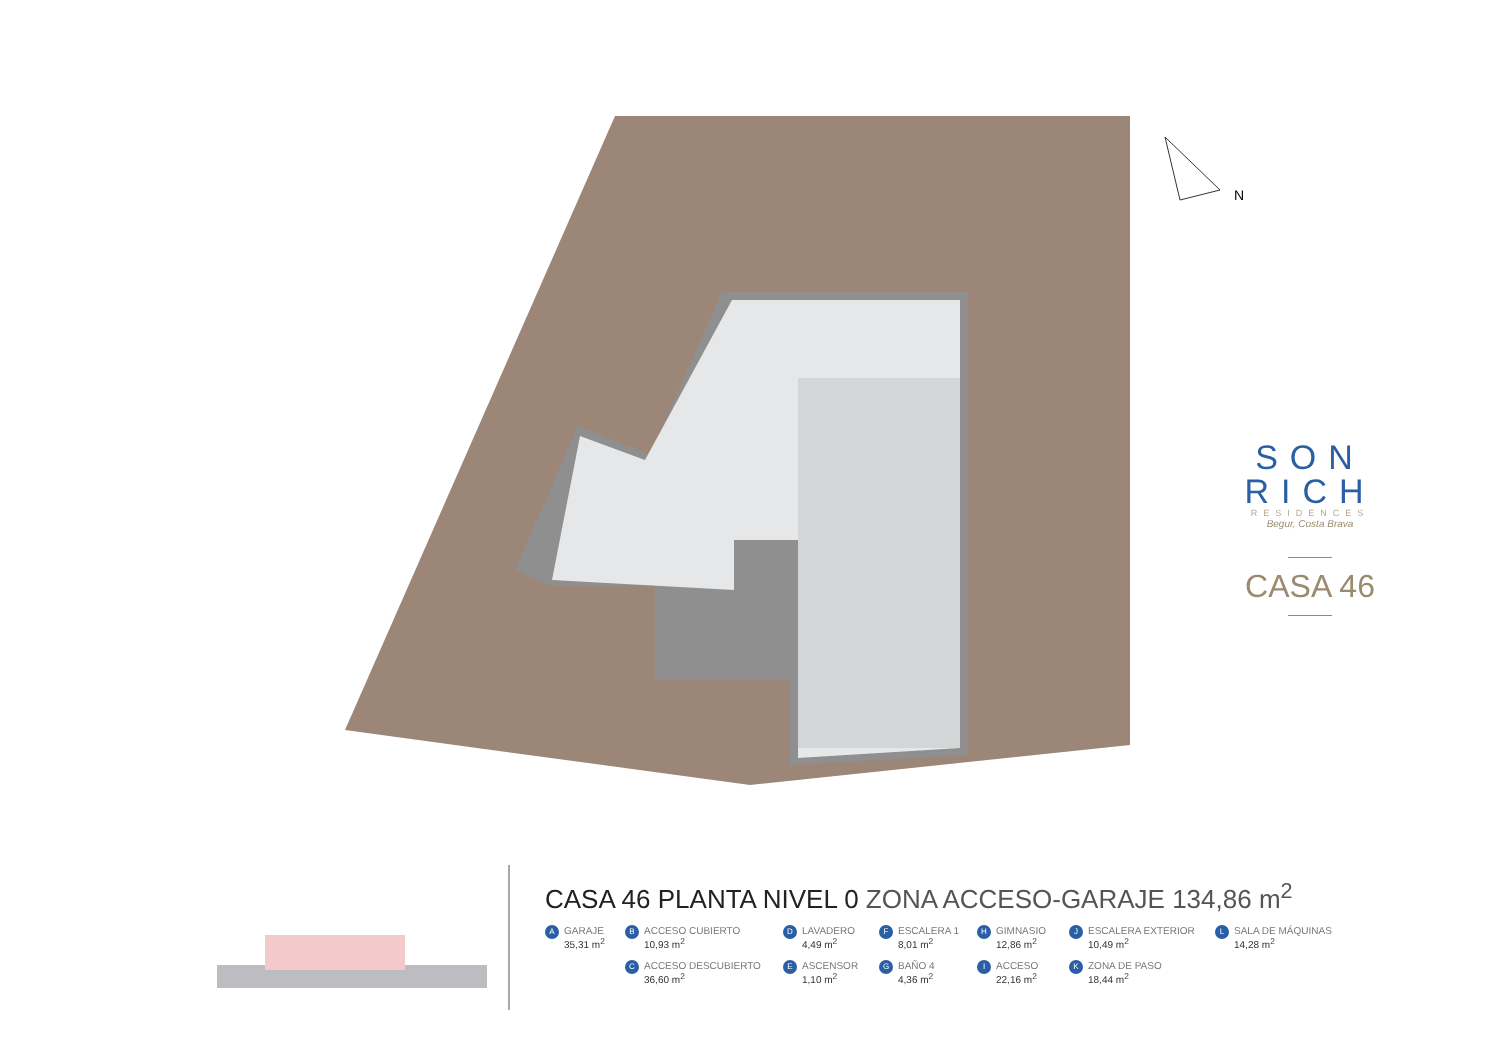N
SON
RICH
RESIDENCES
Begur, Costa Brava
CASA 46
CASA 46 PLANTA NIVEL 0 ZONA ACCESO-GARAJE 134,86 m<sup>2</sup>
A
GARAJE
35,31 m<sup>2</sup>
B
ACCESO CUBIERTO
10,93 m<sup>2</sup>
D
LAVADERO
4,49 m<sup>2</sup>
F
ESCALERA 1
8,01 m<sup>2</sup>
H
GIMNASIO
12,86 m<sup>2</sup>
J
ESCALERA EXTERIOR
10,49 m<sup>2</sup>
L
SALA DE MÁQUINAS
14,28 m<sup>2</sup>
C
ACCESO DESCUBIERTO
36,60 m<sup>2</sup>
E
ASCENSOR
1,10 m<sup>2</sup>
G
BAÑO 4
4,36 m<sup>2</sup>
I
ACCESO
22,16 m<sup>2</sup>
K
ZONA DE PASO
18,44 m<sup>2</sup>